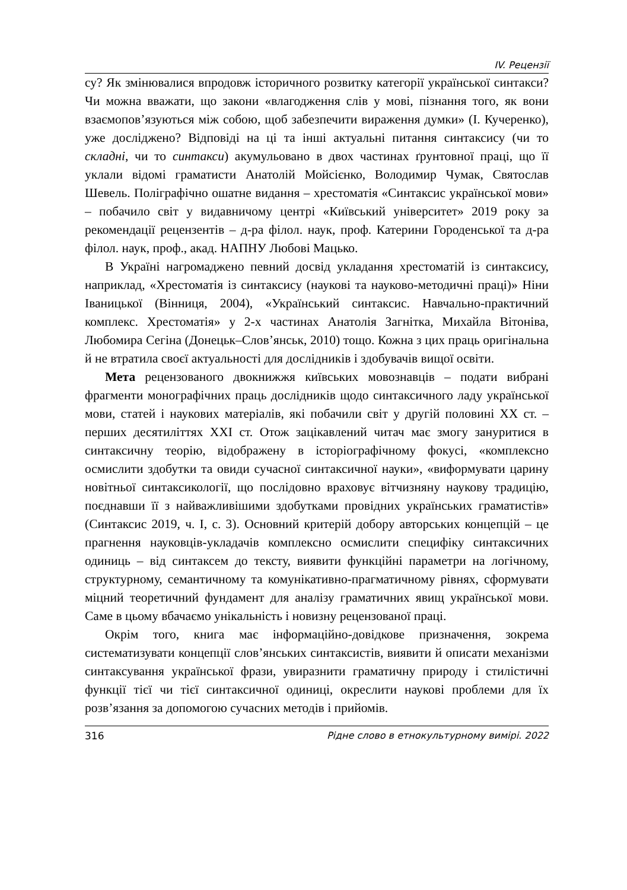IV. Рецензії
су? Як змінювалися впродовж історичного розвитку категорії українсь­кої синтакси? Чи можна вважати, що закони «влагодження слів у мові, пізнання того, як вони взаємопов’язуються між собою, щоб забезпечити вираження думки» (І. Кучеренко), уже досліджено? Відповіді на ці та інші актуальні питання синтаксису (чи то складні, чи то синтакси) аку­мульовано в двох частинах ґрунтовної праці, що її уклали відомі грама­тисти Анатолій Мойсієнко, Володимир Чумак, Святослав Шевель. Полі­графічно ошатне видання – хрестоматія «Синтаксис української мови» – побачило світ у видавничому центрі «Київський університет» 2019 року за рекомендації рецензентів – д-ра філол. наук, проф. Катерини Городен­ської та д-ра філол. наук, проф., акад. НАПНУ Любові Мацько.
В Україні нагромаджено певний досвід укладання хрестоматій із синтаксису, наприклад, «Хрестоматія із синтаксису (наукові та науко­во-методичні праці)» Ніни Іваницької (Вінниця, 2004), «Український синтаксис. Навчально-практичний комплекс. Хрестоматія» у 2-х части­нах Анатолія Загнітка, Михайла Вітоніва, Любомира Сегіна (Донецьк–Слов’янськ, 2010) тощо. Кожна з цих праць оригінальна й не втратила своєї актуальності для дослідників і здобувачів вищої освіти.
Мета рецензованого двокнижжя київських мовознавців – подати вибрані фрагменти монографічних праць дослідників щодо синтаксич­ного ладу української мови, статей і наукових матеріалів, які побачили світ у другій половині XX ст. – перших десятиліттях XXI ст. Отож за­цікавлений читач має змогу зануритися в синтаксичну теорію, відобра­жену в історіографічному фокусі, «комплексно осмислити здобутки та овиди сучасної синтаксичної науки», «виформувати царину новітньої синтаксикології, що послідовно враховує вітчизняну наукову традицію, поєднавши її з найважливішими здобутками провідних українських гра­матистів» (Синтаксис 2019, ч. І, с. 3). Основний критерій добору автор­ських концепцій – це прагнення науковців-укладачів комплексно осмис­лити специфіку синтаксичних одиниць – від синтаксем до тексту, вияви­ти функційні параметри на логічному, структурному, семантичному та комунікативно-прагматичному рівнях, сформувати міцний теоретичний фундамент для аналізу граматичних явищ української мови. Саме в цьо­му вбачаємо унікальність і новизну рецензованої праці.
Окрім того, книга має інформаційно-довідкове призначення, зокрема систематизувати концепції слов’янських синтаксистів, виявити й описа­ти механізми синтаксування української фрази, увиразнити граматичну природу і стилістичні функції тієї чи тієї синтаксичної одиниці, окрес­лити наукові проблеми для їх розв’язання за допомогою сучасних мето­дів і прийомів.
316 Рідне слово в етнокультурному вимірі. 2022